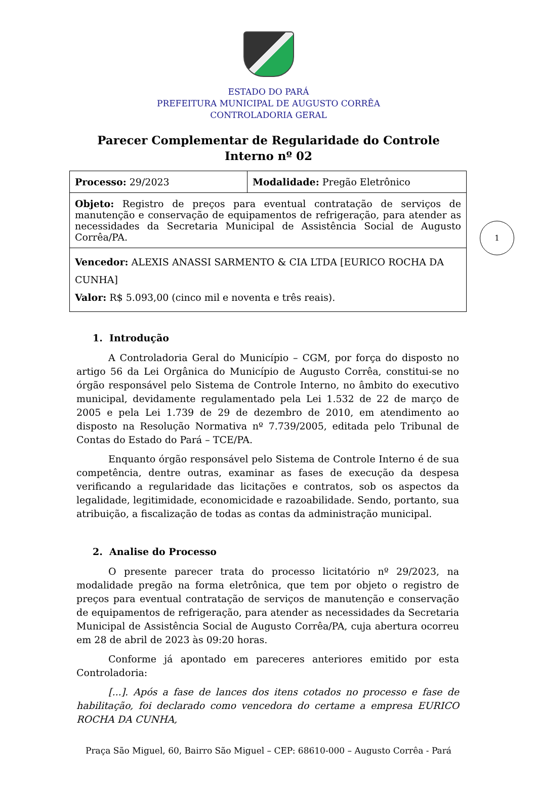ESTADO DO PARÁ
PREFEITURA MUNICIPAL DE AUGUSTO CORRÊA
CONTROLADORIA GERAL
Parecer Complementar de Regularidade do Controle Interno nº 02
| Processo: 29/2023 | Modalidade: Pregão Eletrônico |
| Objeto: Registro de preços para eventual contratação de serviços de manutenção e conservação de equipamentos de refrigeração, para atender as necessidades da Secretaria Municipal de Assistência Social de Augusto Corrêa/PA. | |
| Vencedor: ALEXIS ANASSI SARMENTO & CIA LTDA [EURICO ROCHA DA CUNHA] Valor: R$ 5.093,00 (cinco mil e noventa e três reais). | |
1
1. Introdução
A Controladoria Geral do Município – CGM, por força do disposto no artigo 56 da Lei Orgânica do Município de Augusto Corrêa, constitui-se no órgão responsável pelo Sistema de Controle Interno, no âmbito do executivo municipal, devidamente regulamentado pela Lei 1.532 de 22 de março de 2005 e pela Lei 1.739 de 29 de dezembro de 2010, em atendimento ao disposto na Resolução Normativa nº 7.739/2005, editada pelo Tribunal de Contas do Estado do Pará – TCE/PA.
Enquanto órgão responsável pelo Sistema de Controle Interno é de sua competência, dentre outras, examinar as fases de execução da despesa verificando a regularidade das licitações e contratos, sob os aspectos da legalidade, legitimidade, economicidade e razoabilidade. Sendo, portanto, sua atribuição, a fiscalização de todas as contas da administração municipal.
2. Analise do Processo
O presente parecer trata do processo licitatório nº 29/2023, na modalidade pregão na forma eletrônica, que tem por objeto o registro de preços para eventual contratação de serviços de manutenção e conservação de equipamentos de refrigeração, para atender as necessidades da Secretaria Municipal de Assistência Social de Augusto Corrêa/PA, cuja abertura ocorreu em 28 de abril de 2023 às 09:20 horas.
Conforme já apontado em pareceres anteriores emitido por esta Controladoria:
[...]. Após a fase de lances dos itens cotados no processo e fase de habilitação, foi declarado como vencedora do certame a empresa EURICO ROCHA DA CUNHA,
Praça São Miguel, 60, Bairro São Miguel – CEP: 68610-000 – Augusto Corrêa - Pará